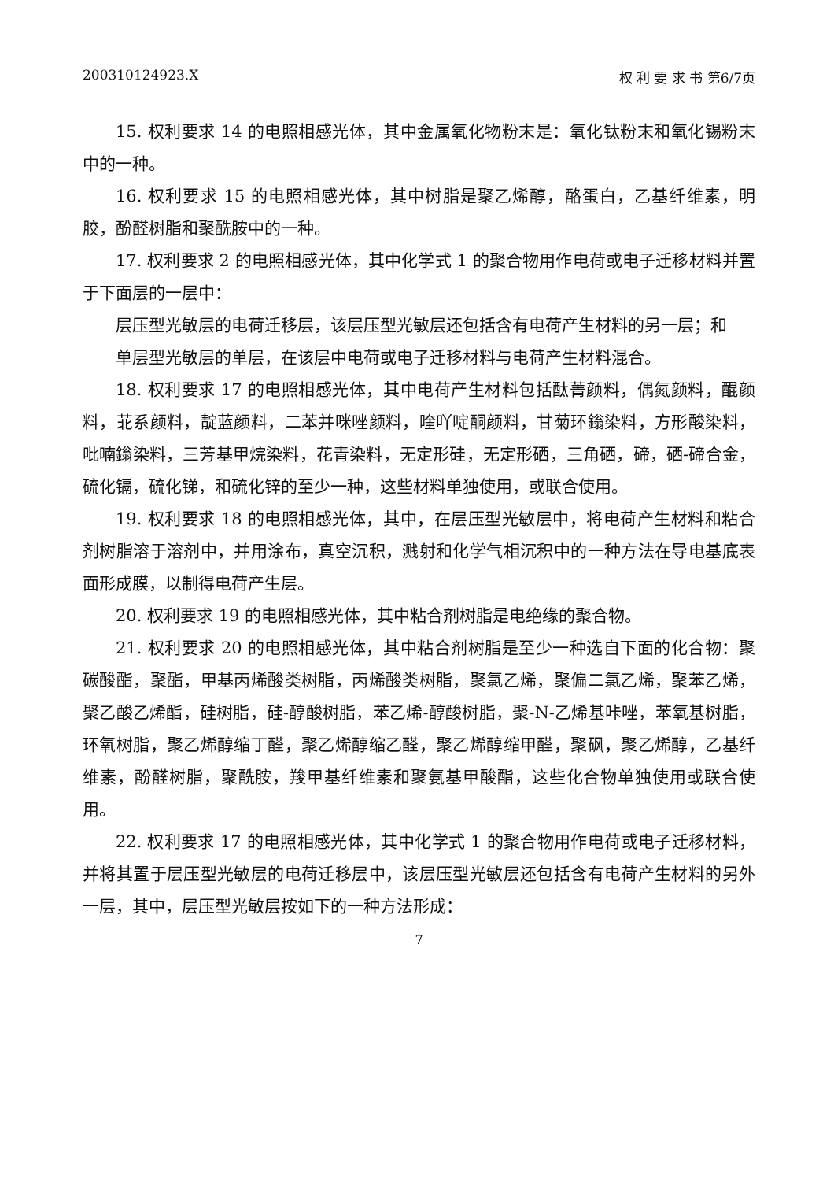200310124923.X 权 利 要 求 书 第6/7页
15. 权利要求 14 的电照相感光体，其中金属氧化物粉末是：氧化钛粉末和氧化锡粉末中的一种。
16. 权利要求 15 的电照相感光体，其中树脂是聚乙烯醇，酪蛋白，乙基纤维素，明胶，酚醛树脂和聚酰胺中的一种。
17. 权利要求 2 的电照相感光体，其中化学式 1 的聚合物用作电荷或电子迁移材料并置于下面层的一层中：
层压型光敏层的电荷迁移层，该层压型光敏层还包括含有电荷产生材料的另一层；和
单层型光敏层的单层，在该层中电荷或电子迁移材料与电荷产生材料混合。
18. 权利要求 17 的电照相感光体，其中电荷产生材料包括酞菁颜料，偶氮颜料，醌颜料，苝系颜料，靛蓝颜料，二苯并咪唑颜料，喹吖啶酮颜料，甘菊环鎓染料，方形酸染料，吡喃鎓染料，三芳基甲烷染料，花青染料，无定形硅，无定形硒，三角硒，碲，硒-碲合金，硫化镉，硫化锑，和硫化锌的至少一种，这些材料单独使用，或联合使用。
19. 权利要求 18 的电照相感光体，其中，在层压型光敏层中，将电荷产生材料和粘合剂树脂溶于溶剂中，并用涂布，真空沉积，溅射和化学气相沉积中的一种方法在导电基底表面形成膜，以制得电荷产生层。
20. 权利要求 19 的电照相感光体，其中粘合剂树脂是电绝缘的聚合物。
21. 权利要求 20 的电照相感光体，其中粘合剂树脂是至少一种选自下面的化合物：聚碳酸酯，聚酯，甲基丙烯酸类树脂，丙烯酸类树脂，聚氯乙烯，聚偏二氯乙烯，聚苯乙烯，聚乙酸乙烯酯，硅树脂，硅-醇酸树脂，苯乙烯-醇酸树脂，聚-N-乙烯基咔唑，苯氧基树脂，环氧树脂，聚乙烯醇缩丁醛，聚乙烯醇缩乙醛，聚乙烯醇缩甲醛，聚砜，聚乙烯醇，乙基纤维素，酚醛树脂，聚酰胺，羧甲基纤维素和聚氨基甲酸酯，这些化合物单独使用或联合使用。
22. 权利要求 17 的电照相感光体，其中化学式 1 的聚合物用作电荷或电子迁移材料，并将其置于层压型光敏层的电荷迁移层中，该层压型光敏层还包括含有电荷产生材料的另外一层，其中，层压型光敏层按如下的一种方法形成：
7